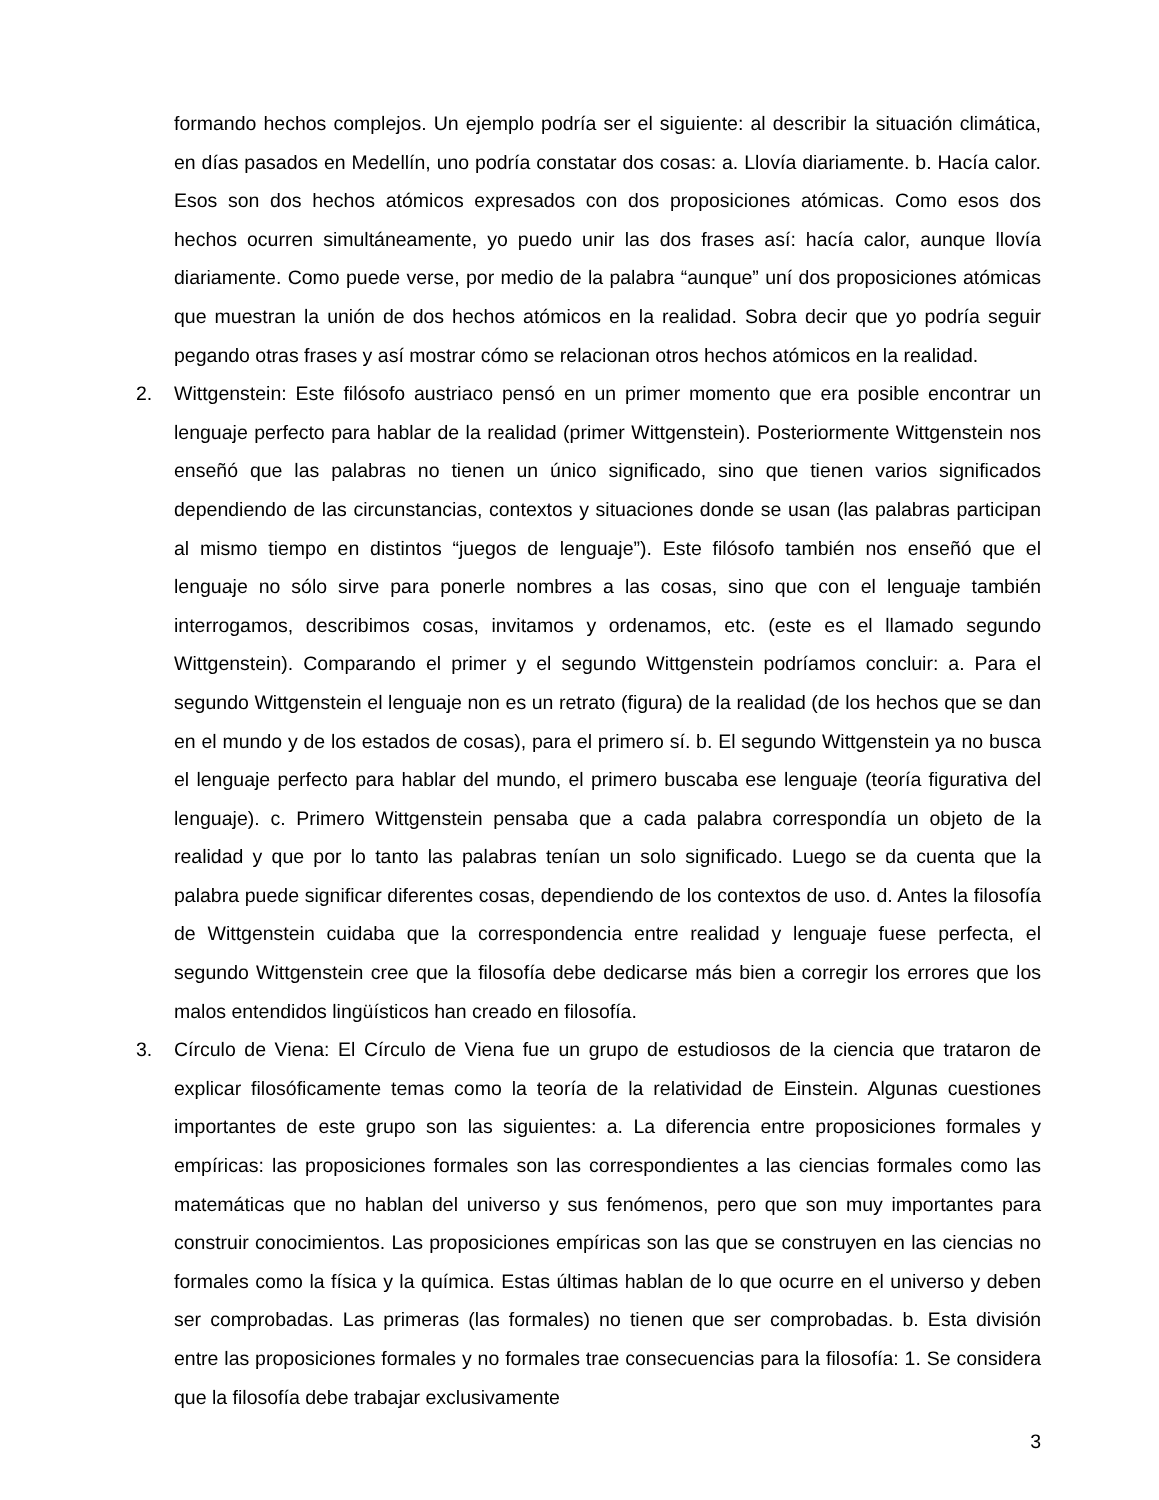formando hechos complejos. Un ejemplo podría ser el siguiente: al describir la situación climática, en días pasados en Medellín, uno podría constatar dos cosas: a. Llovía diariamente. b. Hacía calor. Esos son dos hechos atómicos expresados con dos proposiciones atómicas. Como esos dos hechos ocurren simultáneamente, yo puedo unir las dos frases así: hacía calor, aunque llovía diariamente. Como puede verse, por medio de la palabra “aunque” uní dos proposiciones atómicas que muestran la unión de dos hechos atómicos en la realidad. Sobra decir que yo podría seguir pegando otras frases y así mostrar cómo se relacionan otros hechos atómicos en la realidad.
2. Wittgenstein: Este filósofo austriaco pensó en un primer momento que era posible encontrar un lenguaje perfecto para hablar de la realidad (primer Wittgenstein). Posteriormente Wittgenstein nos enseñó que las palabras no tienen un único significado, sino que tienen varios significados dependiendo de las circunstancias, contextos y situaciones donde se usan (las palabras participan al mismo tiempo en distintos “juegos de lenguaje”). Este filósofo también nos enseñó que el lenguaje no sólo sirve para ponerle nombres a las cosas, sino que con el lenguaje también interrogamos, describimos cosas, invitamos y ordenamos, etc. (este es el llamado segundo Wittgenstein). Comparando el primer y el segundo Wittgenstein podríamos concluir: a. Para el segundo Wittgenstein el lenguaje non es un retrato (figura) de la realidad (de los hechos que se dan en el mundo y de los estados de cosas), para el primero sí. b. El segundo Wittgenstein ya no busca el lenguaje perfecto para hablar del mundo, el primero buscaba ese lenguaje (teoría figurativa del lenguaje). c. Primero Wittgenstein pensaba que a cada palabra correspondía un objeto de la realidad y que por lo tanto las palabras tenían un solo significado. Luego se da cuenta que la palabra puede significar diferentes cosas, dependiendo de los contextos de uso. d. Antes la filosofía de Wittgenstein cuidaba que la correspondencia entre realidad y lenguaje fuese perfecta, el segundo Wittgenstein cree que la filosofía debe dedicarse más bien a corregir los errores que los malos entendidos lingüísticos han creado en filosofía.
3. Círculo de Viena: El Círculo de Viena fue un grupo de estudiosos de la ciencia que trataron de explicar filosóficamente temas como la teoría de la relatividad de Einstein. Algunas cuestiones importantes de este grupo son las siguientes: a. La diferencia entre proposiciones formales y empíricas: las proposiciones formales son las correspondientes a las ciencias formales como las matemáticas que no hablan del universo y sus fenómenos, pero que son muy importantes para construir conocimientos. Las proposiciones empíricas son las que se construyen en las ciencias no formales como la física y la química. Estas últimas hablan de lo que ocurre en el universo y deben ser comprobadas. Las primeras (las formales) no tienen que ser comprobadas. b. Esta división entre las proposiciones formales y no formales trae consecuencias para la filosofía: 1. Se considera que la filosofía debe trabajar exclusivamente
3